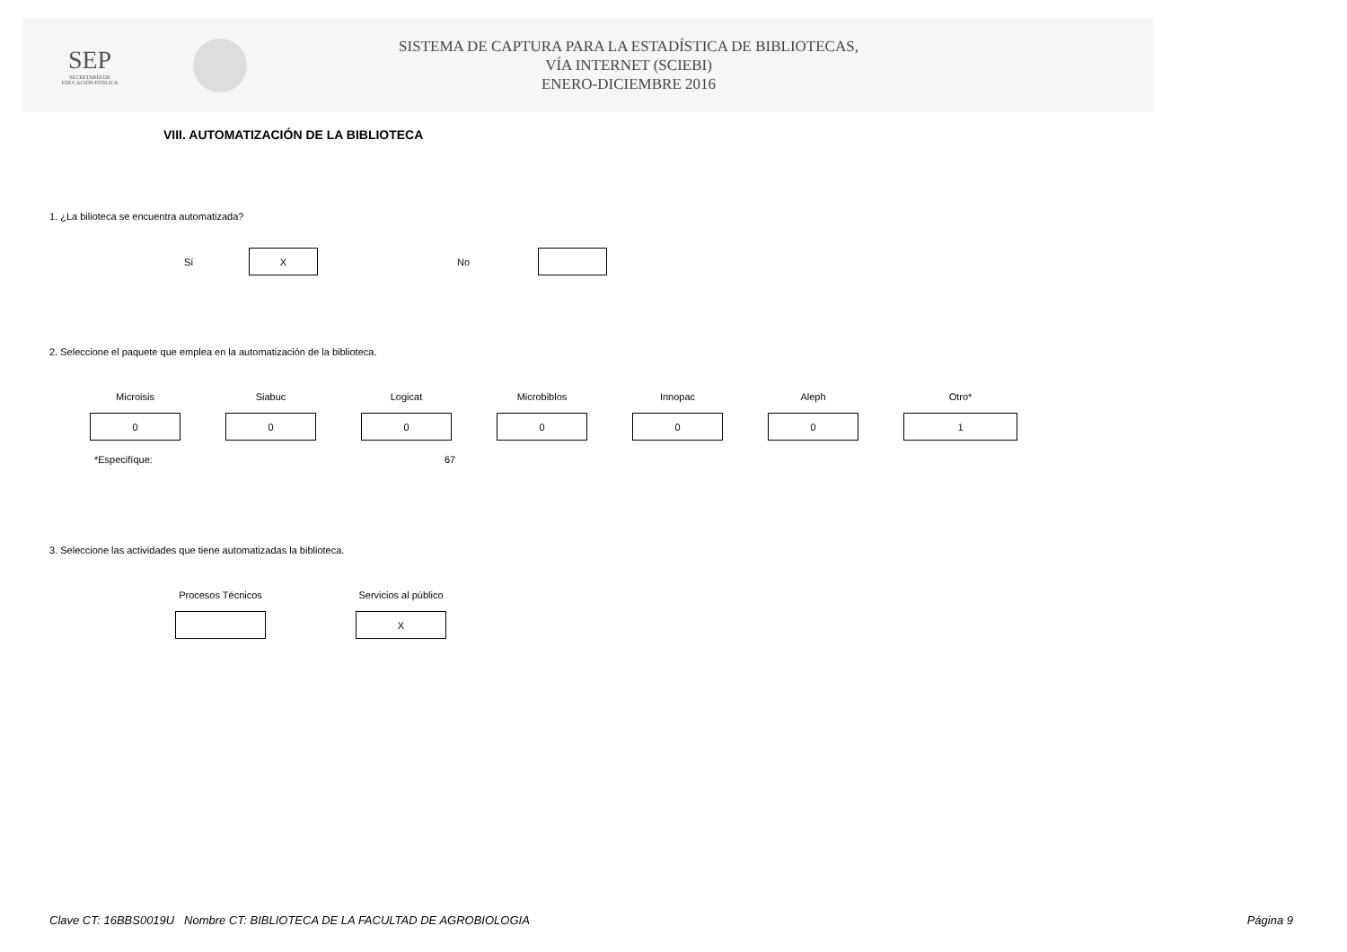SEP
SECRETARÍA DE
EDUCACIÓN PÚBLICA
SISTEMA DE CAPTURA PARA LA ESTADÍSTICA DE BIBLIOTECAS,
VÍA INTERNET (SCIEBI)
ENERO-DICIEMBRE 2016
VIII. AUTOMATIZACIÓN DE LA BIBLIOTECA
1. ¿La bilioteca se encuentra automatizada?
Sí
X
No
2. Seleccione el paquete que emplea en la automatización de la biblioteca.
Microisis
0
Siabuc
0
Logicat
0
Microbiblos
0
Innopac
0
Aleph
0
Otro*
1
*Especifíque: 67
3. Seleccione las actividades que tiene automatizadas la biblioteca.
Procesos Técnicos Servicios al público
X
Clave CT: 16BBS0019U Nombre CT: BIBLIOTECA DE LA FACULTAD DE AGROBIOLOGIA Página 9